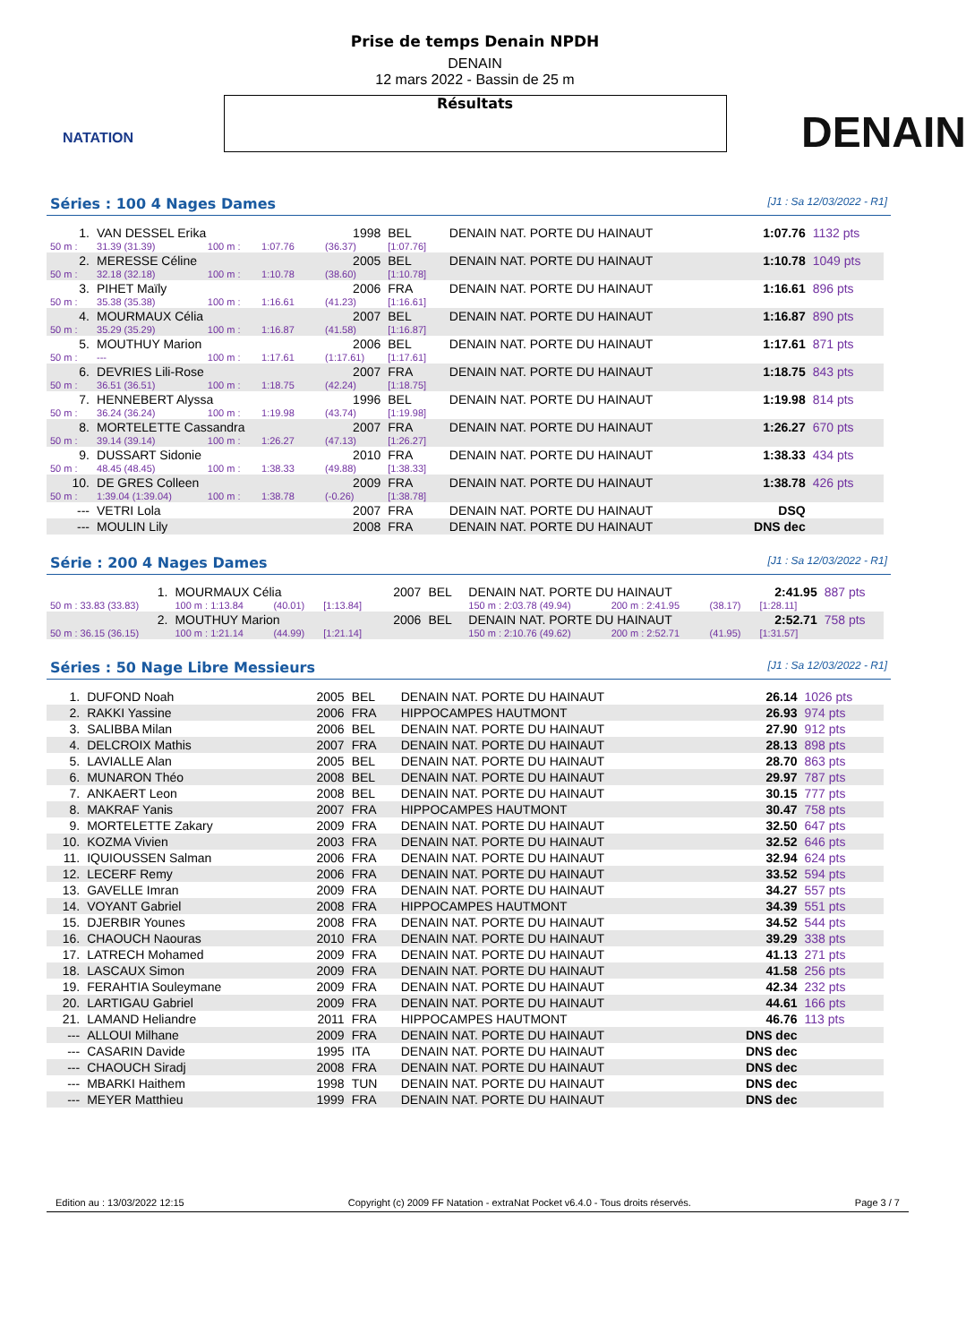NATATION DENAIN
Prise de temps Denain NPDH
DENAIN
12 mars 2022 - Bassin de 25 m
Résultats
Séries : 100 4 Nages Dames [J1 : Sa 12/03/2022 - R1]
| 1. | VAN DESSEL Erika | | | | 1998 | BEL | DENAIN NAT. PORTE DU HAINAUT | 1:07.76 | 1132 pts |
| 50 m : | 31.39 (31.39) | 100 m : | 1:07.76 | | (36.37) | [1:07.76] | | | |
| 2. | MERESSE Céline | | | | 2005 | BEL | DENAIN NAT. PORTE DU HAINAUT | 1:10.78 | 1049 pts |
| 50 m : | 32.18 (32.18) | 100 m : | 1:10.78 | | (38.60) | [1:10.78] | | | |
| 3. | PIHET Maïly | | | | 2006 | FRA | DENAIN NAT. PORTE DU HAINAUT | 1:16.61 | 896 pts |
| 50 m : | 35.38 (35.38) | 100 m : | 1:16.61 | | (41.23) | [1:16.61] | | | |
| 4. | MOURMAUX Célia | | | | 2007 | BEL | DENAIN NAT. PORTE DU HAINAUT | 1:16.87 | 890 pts |
| 50 m : | 35.29 (35.29) | 100 m : | 1:16.87 | | (41.58) | [1:16.87] | | | |
| 5. | MOUTHUY Marion | | | | 2006 | BEL | DENAIN NAT. PORTE DU HAINAUT | 1:17.61 | 871 pts |
| 50 m : | --- | 100 m : | 1:17.61 | | (1:17.61) | [1:17.61] | | | |
| 6. | DEVRIES Lili-Rose | | | | 2007 | FRA | DENAIN NAT. PORTE DU HAINAUT | 1:18.75 | 843 pts |
| 50 m : | 36.51 (36.51) | 100 m : | 1:18.75 | | (42.24) | [1:18.75] | | | |
| 7. | HENNEBERT Alyssa | | | | 1996 | BEL | DENAIN NAT. PORTE DU HAINAUT | 1:19.98 | 814 pts |
| 50 m : | 36.24 (36.24) | 100 m : | 1:19.98 | | (43.74) | [1:19.98] | | | |
| 8. | MORTELETTE Cassandra | | | | 2007 | FRA | DENAIN NAT. PORTE DU HAINAUT | 1:26.27 | 670 pts |
| 50 m : | 39.14 (39.14) | 100 m : | 1:26.27 | | (47.13) | [1:26.27] | | | |
| 9. | DUSSART Sidonie | | | | 2010 | FRA | DENAIN NAT. PORTE DU HAINAUT | 1:38.33 | 434 pts |
| 50 m : | 48.45 (48.45) | 100 m : | 1:38.33 | | (49.88) | [1:38.33] | | | |
| 10. | DE GRES Colleen | | | | 2009 | FRA | DENAIN NAT. PORTE DU HAINAUT | 1:38.78 | 426 pts |
| 50 m : | 1:39.04 (1:39.04) | 100 m : | 1:38.78 | | (-0.26) | [1:38.78] | | | |
| --- | VETRI Lola | | | | 2007 | FRA | DENAIN NAT. PORTE DU HAINAUT | DSQ | |
| --- | MOULIN Lily | | | | 2008 | FRA | DENAIN NAT. PORTE DU HAINAUT | DNS dec | |
Série : 200 4 Nages Dames [J1 : Sa 12/03/2022 - R1]
| 1. | MOURMAUX Célia | | | 2007 | BEL | DENAIN NAT. PORTE DU HAINAUT | | | 2:41.95 | 887 pts |
| 50 m : 33.83 (33.83) | 100 m : 1:13.84 | (40.01) | [1:13.84] | | | 150 m : 2:03.78 (49.94) | 200 m : 2:41.95 | (38.17) | [1:28.11] | |
| 2. | MOUTHUY Marion | | | 2006 | BEL | DENAIN NAT. PORTE DU HAINAUT | | | 2:52.71 | 758 pts |
| 50 m : 36.15 (36.15) | 100 m : 1:21.14 | (44.99) | [1:21.14] | | | 150 m : 2:10.76 (49.62) | 200 m : 2:52.71 | (41.95) | [1:31.57] | |
Séries : 50 Nage Libre Messieurs [J1 : Sa 12/03/2022 - R1]
| 1. | DUFOND Noah | 2005 | BEL | DENAIN NAT. PORTE DU HAINAUT | 26.14 | 1026 pts |
| 2. | RAKKI Yassine | 2006 | FRA | HIPPOCAMPES HAUTMONT | 26.93 | 974 pts |
| 3. | SALIBBA Milan | 2006 | BEL | DENAIN NAT. PORTE DU HAINAUT | 27.90 | 912 pts |
| 4. | DELCROIX Mathis | 2007 | FRA | DENAIN NAT. PORTE DU HAINAUT | 28.13 | 898 pts |
| 5. | LAVIALLE Alan | 2005 | BEL | DENAIN NAT. PORTE DU HAINAUT | 28.70 | 863 pts |
| 6. | MUNARON Théo | 2008 | BEL | DENAIN NAT. PORTE DU HAINAUT | 29.97 | 787 pts |
| 7. | ANKAERT Leon | 2008 | BEL | DENAIN NAT. PORTE DU HAINAUT | 30.15 | 777 pts |
| 8. | MAKRAF Yanis | 2007 | FRA | HIPPOCAMPES HAUTMONT | 30.47 | 758 pts |
| 9. | MORTELETTE Zakary | 2009 | FRA | DENAIN NAT. PORTE DU HAINAUT | 32.50 | 647 pts |
| 10. | KOZMA Vivien | 2003 | FRA | DENAIN NAT. PORTE DU HAINAUT | 32.52 | 646 pts |
| 11. | IQUIOUSSEN Salman | 2006 | FRA | DENAIN NAT. PORTE DU HAINAUT | 32.94 | 624 pts |
| 12. | LECERF Remy | 2006 | FRA | DENAIN NAT. PORTE DU HAINAUT | 33.52 | 594 pts |
| 13. | GAVELLE Imran | 2009 | FRA | DENAIN NAT. PORTE DU HAINAUT | 34.27 | 557 pts |
| 14. | VOYANT Gabriel | 2008 | FRA | HIPPOCAMPES HAUTMONT | 34.39 | 551 pts |
| 15. | DJERBIR Younes | 2008 | FRA | DENAIN NAT. PORTE DU HAINAUT | 34.52 | 544 pts |
| 16. | CHAOUCH Naouras | 2010 | FRA | DENAIN NAT. PORTE DU HAINAUT | 39.29 | 338 pts |
| 17. | LATRECH Mohamed | 2009 | FRA | DENAIN NAT. PORTE DU HAINAUT | 41.13 | 271 pts |
| 18. | LASCAUX Simon | 2009 | FRA | DENAIN NAT. PORTE DU HAINAUT | 41.58 | 256 pts |
| 19. | FERAHTIA Souleymane | 2009 | FRA | DENAIN NAT. PORTE DU HAINAUT | 42.34 | 232 pts |
| 20. | LARTIGAU Gabriel | 2009 | FRA | DENAIN NAT. PORTE DU HAINAUT | 44.61 | 166 pts |
| 21. | LAMAND Heliandre | 2011 | FRA | HIPPOCAMPES HAUTMONT | 46.76 | 113 pts |
| --- | ALLOUI Milhane | 2009 | FRA | DENAIN NAT. PORTE DU HAINAUT | DNS dec | |
| --- | CASARIN Davide | 1995 | ITA | DENAIN NAT. PORTE DU HAINAUT | DNS dec | |
| --- | CHAOUCH Siradj | 2008 | FRA | DENAIN NAT. PORTE DU HAINAUT | DNS dec | |
| --- | MBARKI Haithem | 1998 | TUN | DENAIN NAT. PORTE DU HAINAUT | DNS dec | |
| --- | MEYER Matthieu | 1999 | FRA | DENAIN NAT. PORTE DU HAINAUT | DNS dec | |
Edition au : 13/03/2022 12:15 Copyright (c) 2009 FF Natation - extraNat Pocket v6.4.0 - Tous droits réservés. Page 3 / 7